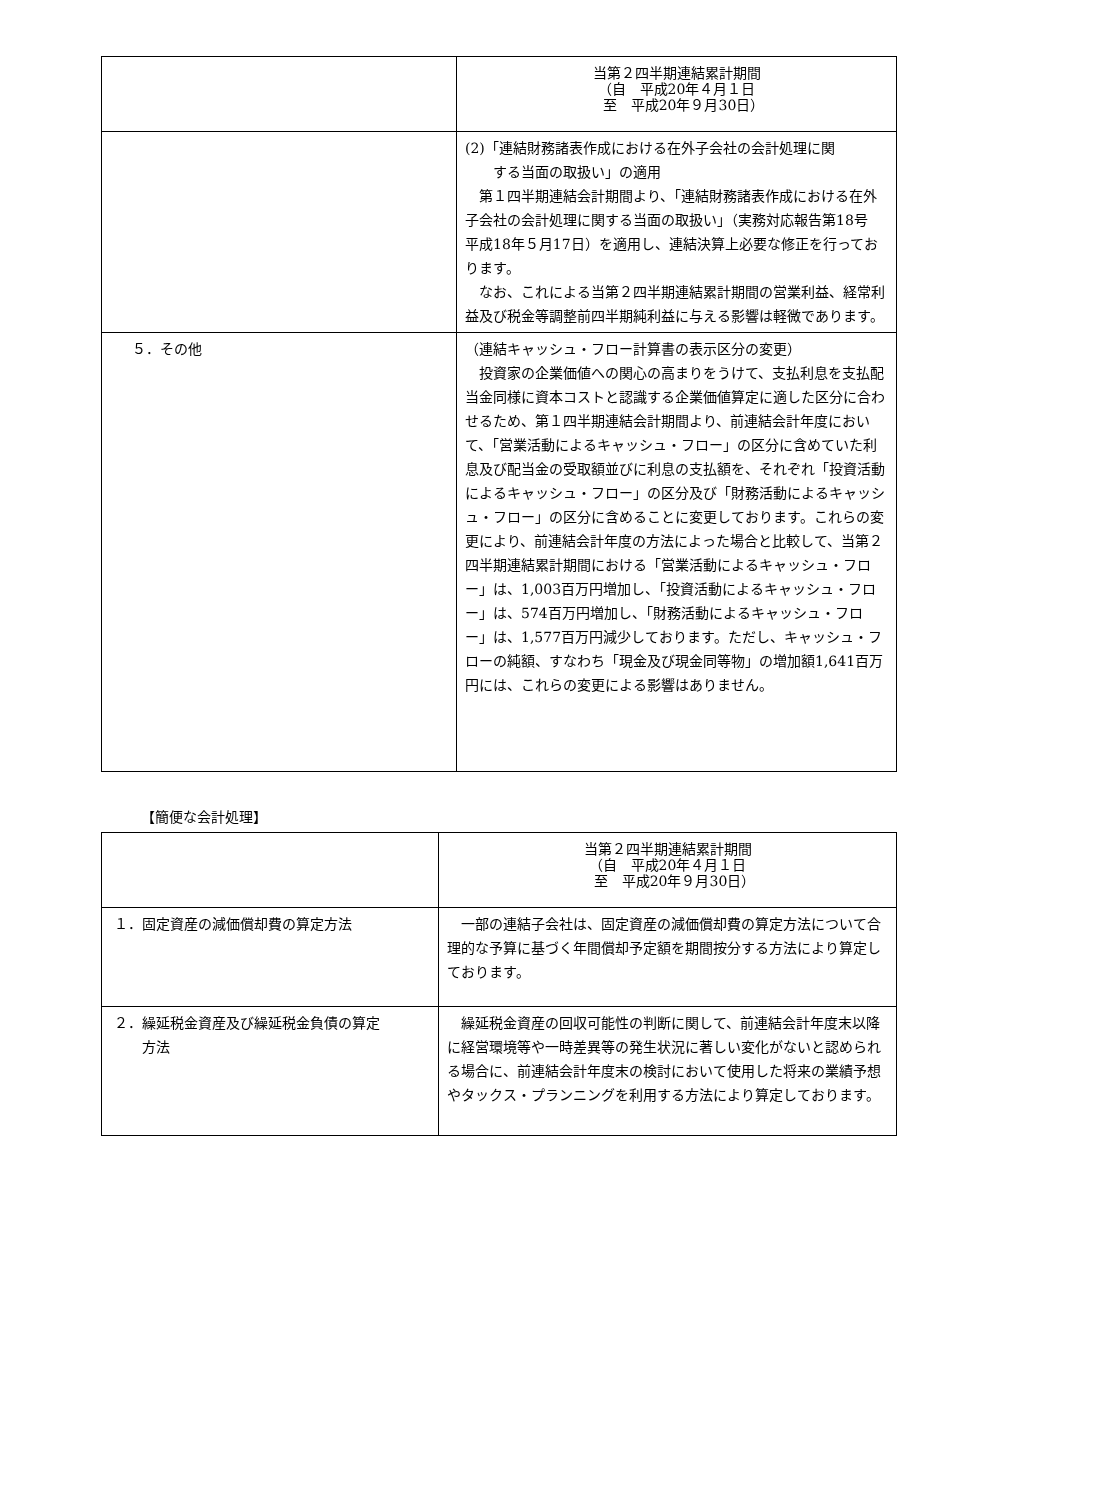| | 当第２四半期連結累計期間 （自 平成20年４月１日 至 平成20年９月30日） |
| --- | --- |
| | (2)「連結財務諸表作成における在外子会社の会計処理に関 する当面の取扱い」の適用 第１四半期連結会計期間より、「連結財務諸表作成における在外子会社の会計処理に関する当面の取扱い」（実務対応報告第18号 平成18年５月17日）を適用し、連結決算上必要な修正を行っております。 なお、これによる当第２四半期連結累計期間の営業利益、経常利益及び税金等調整前四半期純利益に与える影響は軽微であります。 |
| ５．その他 | （連結キャッシュ・フロー計算書の表示区分の変更） 投資家の企業価値への関心の高まりをうけて、支払利息を支払配当金同様に資本コストと認識する企業価値算定に適した区分に合わせるため、第１四半期連結会計期間より、前連結会計年度において、「営業活動によるキャッシュ・フロー」の区分に含めていた利息及び配当金の受取額並びに利息の支払額を、それぞれ「投資活動によるキャッシュ・フロー」の区分及び「財務活動によるキャッシュ・フロー」の区分に含めることに変更しております。これらの変更により、前連結会計年度の方法によった場合と比較して、当第２四半期連結累計期間における「営業活動によるキャッシュ・フロー」は、1,003百万円増加し、「投資活動によるキャッシュ・フロー」は、574百万円増加し、「財務活動によるキャッシュ・フロー」は、1,577百万円減少しております。ただし、キャッシュ・フローの純額、すなわち「現金及び現金同等物」の増加額1,641百万円には、これらの変更による影響はありません。 |
【簡便な会計処理】
| | 当第２四半期連結累計期間 （自 平成20年４月１日 至 平成20年９月30日） |
| --- | --- |
| １．固定資産の減価償却費の算定方法 | 一部の連結子会社は、固定資産の減価償却費の算定方法について合理的な予算に基づく年間償却予定額を期間按分する方法により算定しております。 |
| ２．繰延税金資産及び繰延税金負債の算定 方法 | 繰延税金資産の回収可能性の判断に関して、前連結会計年度末以降に経営環境等や一時差異等の発生状況に著しい変化がないと認められる場合に、前連結会計年度末の検討において使用した将来の業績予想やタックス・プランニングを利用する方法により算定しております。 |